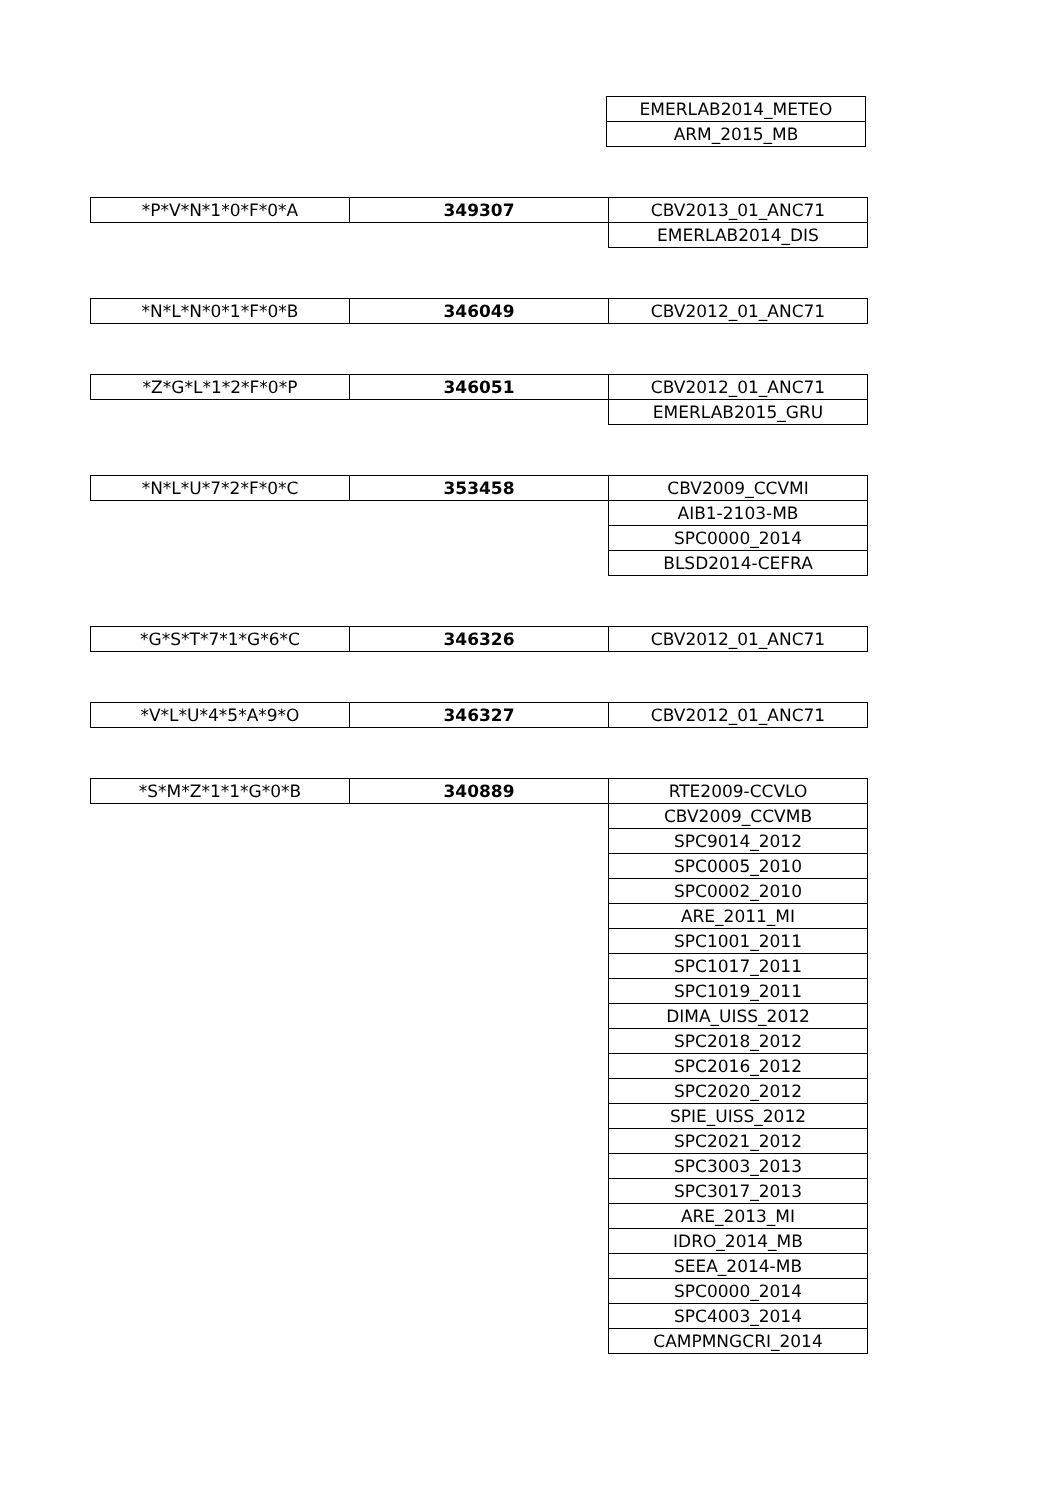| | | EMERLAB2014_METEO |
| | | ARM_2015_MB |
| *P*V*N*1*0*F*0*A | 349307 | CBV2013_01_ANC71 |
| | | EMERLAB2014_DIS |
| *N*L*N*0*1*F*0*B | 346049 | CBV2012_01_ANC71 |
| *Z*G*L*1*2*F*0*P | 346051 | CBV2012_01_ANC71 |
| | | EMERLAB2015_GRU |
| *N*L*U*7*2*F*0*C | 353458 | CBV2009_CCVMI |
| | | AIB1-2103-MB |
| | | SPC0000_2014 |
| | | BLSD2014-CEFRA |
| *G*S*T*7*1*G*6*C | 346326 | CBV2012_01_ANC71 |
| *V*L*U*4*5*A*9*O | 346327 | CBV2012_01_ANC71 |
| *S*M*Z*1*1*G*0*B | 340889 | RTE2009-CCVLO |
| | | CBV2009_CCVMB |
| | | SPC9014_2012 |
| | | SPC0005_2010 |
| | | SPC0002_2010 |
| | | ARE_2011_MI |
| | | SPC1001_2011 |
| | | SPC1017_2011 |
| | | SPC1019_2011 |
| | | DIMA_UISS_2012 |
| | | SPC2018_2012 |
| | | SPC2016_2012 |
| | | SPC2020_2012 |
| | | SPIE_UISS_2012 |
| | | SPC2021_2012 |
| | | SPC3003_2013 |
| | | SPC3017_2013 |
| | | ARE_2013_MI |
| | | IDRO_2014_MB |
| | | SEEA_2014-MB |
| | | SPC0000_2014 |
| | | SPC4003_2014 |
| | | CAMPMNGCRI_2014 |